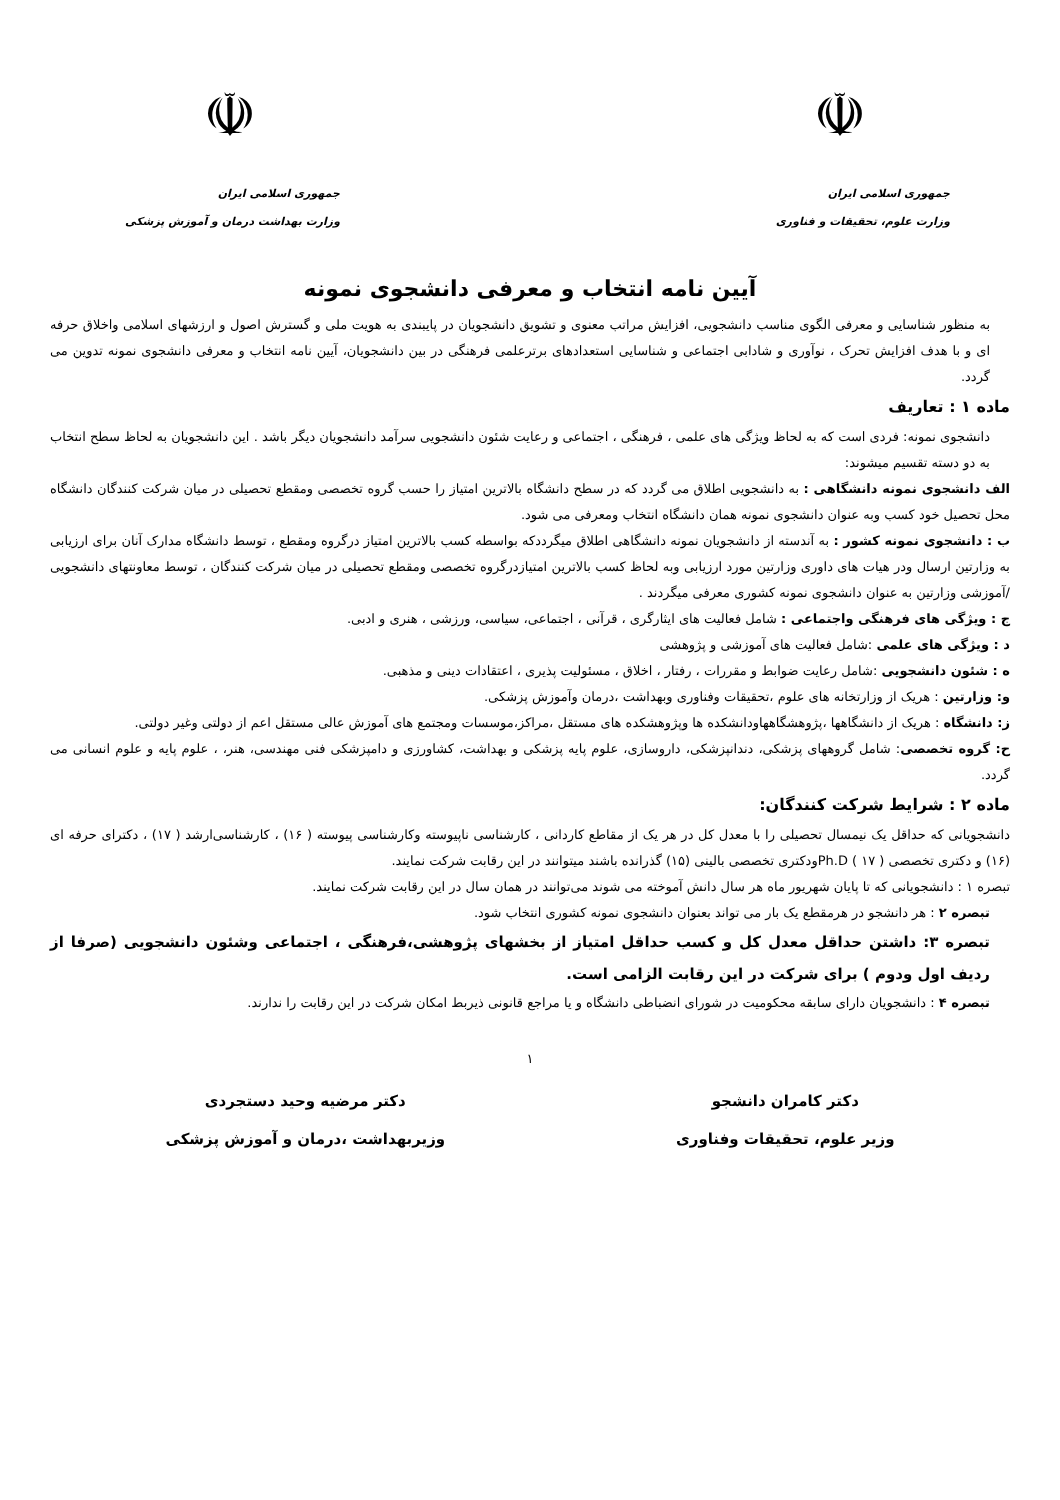☫
جمهوری اسلامی ایران
وزارت علوم، تحقیقات و فناوری
☫
جمهوری اسلامی ایران
وزارت بهداشت درمان و آموزش پزشکی
آیین نامه انتخاب و معرفی دانشجوی نمونه
به منظور شناسایی و معرفی الگوی مناسب دانشجویی، افزایش مراتب معنوی و تشویق دانشجویان در پایبندی به هویت ملی و گسترش اصول و ارزشهای اسلامی واخلاق حرفه ای و با هدف افزایش تحرک ، نوآوری و شادابی اجتماعی و شناسایی استعدادهای برترعلمی فرهنگی در بین دانشجویان، آیین نامه انتخاب و معرفی دانشجوی نمونه تدوین می گردد.
ماده ۱ : تعاریف
دانشجوی نمونه: فردی است که به لحاظ ویژگی های علمی ، فرهنگی ، اجتماعی و رعایت شئون دانشجویی سرآمد دانشجویان دیگر باشد . این دانشجویان به لحاظ سطح انتخاب به دو دسته تقسیم میشوند:
الف دانشجوی نمونه دانشگاهی : به دانشجویی اطلاق می گردد که در سطح دانشگاه بالاترین امتیاز را حسب گروه تخصصی ومقطع تحصیلی در میان شرکت کنندگان دانشگاه محل تحصیل خود کسب وبه عنوان دانشجوی نمونه همان دانشگاه انتخاب ومعرفی می شود.
ب : دانشجوی نمونه کشور : به آندسته از دانشجویان نمونه دانشگاهی اطلاق میگرددکه بواسطه کسب بالاترین امتیاز درگروه ومقطع ، توسط دانشگاه مدارک آنان برای ارزیابی به وزارتین ارسال ودر هیات های داوری وزارتین مورد ارزیابی وبه لحاظ کسب بالاترین امتیازدرگروه تخصصی ومقطع تحصیلی در میان شرکت کنندگان ، توسط معاونتهای دانشجویی /آموزشی وزارتین به عنوان دانشجوی نمونه کشوری معرفی میگردند .
ج : ویژگی های فرهنگی واجتماعی : شامل فعالیت های ایثارگری ، قرآنی ، اجتماعی، سیاسی، ورزشی ، هنری و ادبی.
د : ویژگی های علمی :شامل فعالیت های آموزشی و پژوهشی
ه : شئون دانشجویی :شامل رعایت ضوابط و مقررات ، رفتار ، اخلاق ، مسئولیت پذیری ، اعتقادات دینی و مذهبی.
و: وزارتین : هریک از وزارتخانه های علوم ،تحقیقات وفناوری وبهداشت ،درمان وآموزش پزشکی.
ز: دانشگاه : هریک از دانشگاهها ،پژوهشگاههاودانشکده ها وپژوهشکده های مستقل ،مراکز،موسسات ومجتمع های آموزش عالی مستقل اعم از دولتی وغیر دولتی.
ح: گروه تخصصی: شامل گروههای پزشکی، دندانپزشکی، داروسازی، علوم پایه پزشکی و بهداشت، کشاورزی و دامپزشکی فنی مهندسی، هنر، ، علوم پایه و علوم انسانی می گردد.
ماده ۲ : شرایط شرکت کنندگان:
دانشجویانی که حداقل یک نیمسال تحصیلی را با معدل کل در هر یک از مقاطع کاردانی ، کارشناسی ناپیوسته وکارشناسی پیوسته ( ۱۶) ، کارشناسی‌ارشد ( ۱۷) ، دکترای حرفه ای (۱۶) و دکتری تخصصی Ph.D ( ۱۷ )ودکتری تخصصی بالینی (۱۵) گذرانده باشند میتوانند در این رقابت شرکت نمایند.
تبصره ۱ : دانشجویانی که تا پایان شهریور ماه هر سال دانش آموخته می شوند می‌توانند در همان سال در این رقابت شرکت نمایند.
تبصره ۲ : هر دانشجو در هرمقطع یک بار می تواند بعنوان دانشجوی نمونه کشوری انتخاب شود.
تبصره ۳: داشتن حداقل معدل کل و کسب حداقل امتیاز از بخشهای پژوهشی،فرهنگی ، اجتماعی وشئون دانشجویی (صرفا از ردیف اول ودوم ) برای شرکت در این رقابت الزامی است.
تبصره ۴ : دانشجویان دارای سابقه محکومیت در شورای انضباطی دانشگاه و یا مراجع قانونی ذیربط امکان شرکت در این رقابت را ندارند.
۱
دکتر کامران دانشجو
وزیر علوم، تحقیقات وفناوری
دکتر مرضیه وحید دستجردی
وزیربهداشت ،درمان و آموزش پزشکی